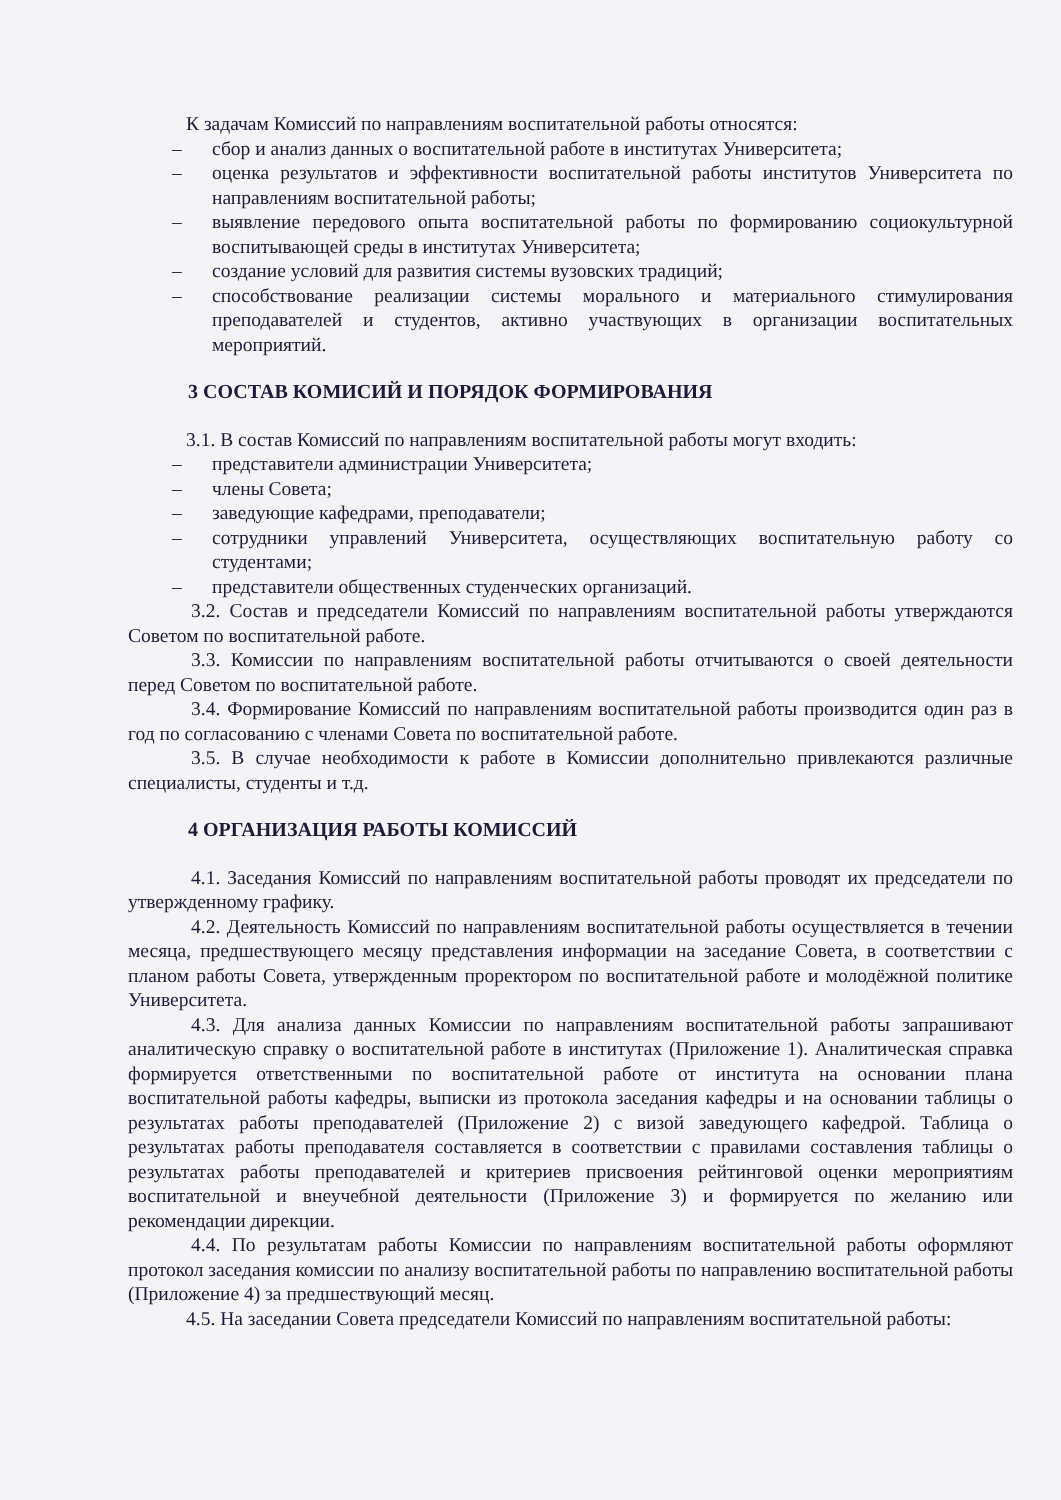К задачам Комиссий по направлениям воспитательной работы относятся:
– сбор и анализ данных о воспитательной работе в институтах Университета;
– оценка результатов и эффективности воспитательной работы институтов Университета по направлениям воспитательной работы;
– выявление передового опыта воспитательной работы по формированию социокультурной воспитывающей среды в институтах Университета;
– создание условий для развития системы вузовских традиций;
– способствование реализации системы морального и материального стимулирования преподавателей и студентов, активно участвующих в организации воспитательных мероприятий.
3 СОСТАВ КОМИСИЙ И ПОРЯДОК ФОРМИРОВАНИЯ
3.1. В состав Комиссий по направлениям воспитательной работы могут входить:
– представители администрации Университета;
– члены Совета;
– заведующие кафедрами, преподаватели;
– сотрудники управлений Университета, осуществляющих воспитательную работу со студентами;
– представители общественных студенческих организаций.
3.2. Состав и председатели Комиссий по направлениям воспитательной работы утверждаются Советом по воспитательной работе.
3.3. Комиссии по направлениям воспитательной работы отчитываются о своей деятельности перед Советом по воспитательной работе.
3.4. Формирование Комиссий по направлениям воспитательной работы производится один раз в год по согласованию с членами Совета по воспитательной работе.
3.5. В случае необходимости к работе в Комиссии дополнительно привлекаются различные специалисты, студенты и т.д.
4 ОРГАНИЗАЦИЯ РАБОТЫ КОМИССИЙ
4.1. Заседания Комиссий по направлениям воспитательной работы проводят их председатели по утвержденному графику.
4.2. Деятельность Комиссий по направлениям воспитательной работы осуществляется в течении месяца, предшествующего месяцу представления информации на заседание Совета, в соответствии с планом работы Совета, утвержденным проректором по воспитательной работе и молодёжной политике Университета.
4.3. Для анализа данных Комиссии по направлениям воспитательной работы запрашивают аналитическую справку о воспитательной работе в институтах (Приложение 1). Аналитическая справка формируется ответственными по воспитательной работе от института на основании плана воспитательной работы кафедры, выписки из протокола заседания кафедры и на основании таблицы о результатах работы преподавателей (Приложение 2) с визой заведующего кафедрой. Таблица о результатах работы преподавателя составляется в соответствии с правилами составления таблицы о результатах работы преподавателей и критериев присвоения рейтинговой оценки мероприятиям воспитательной и внеучебной деятельности (Приложение 3) и формируется по желанию или рекомендации дирекции.
4.4. По результатам работы Комиссии по направлениям воспитательной работы оформляют протокол заседания комиссии по анализу воспитательной работы по направлению воспитательной работы (Приложение 4) за предшествующий месяц.
4.5. На заседании Совета председатели Комиссий по направлениям воспитательной работы: